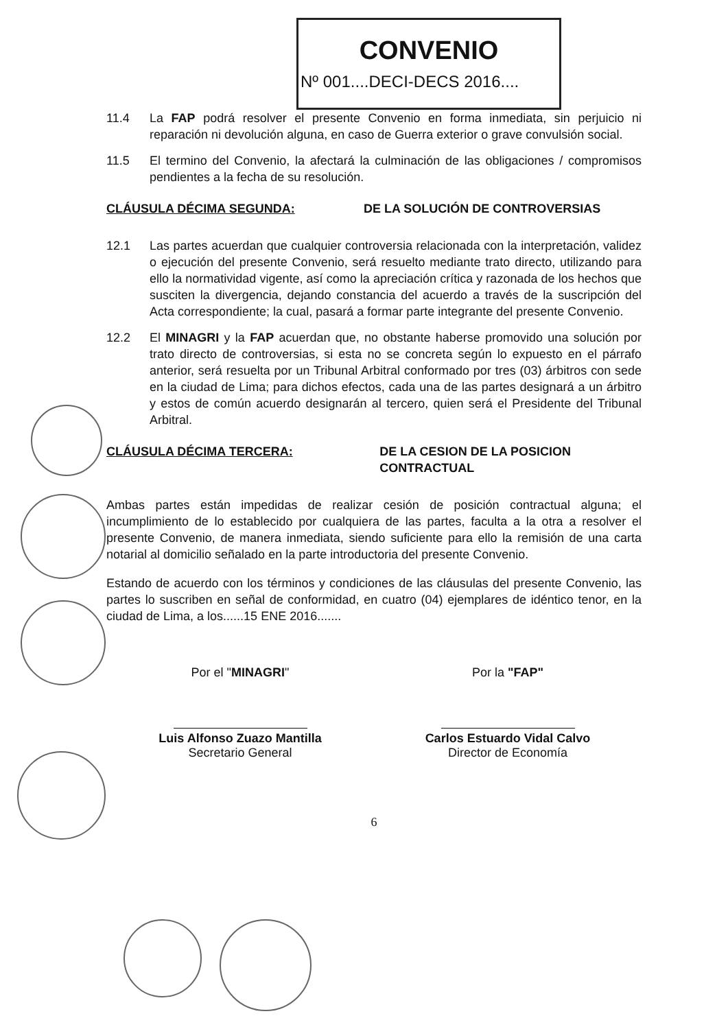CONVENIO
Nº 001....DECI-DECS 2016....
11.4 La FAP podrá resolver el presente Convenio en forma inmediata, sin perjuicio ni reparación ni devolución alguna, en caso de Guerra exterior o grave convulsión social.
11.5 El termino del Convenio, la afectará la culminación de las obligaciones / compromisos pendientes a la fecha de su resolución.
CLÁUSULA DÉCIMA SEGUNDA: DE LA SOLUCIÓN DE CONTROVERSIAS
12.1 Las partes acuerdan que cualquier controversia relacionada con la interpretación, validez o ejecución del presente Convenio, será resuelto mediante trato directo, utilizando para ello la normatividad vigente, así como la apreciación crítica y razonada de los hechos que susciten la divergencia, dejando constancia del acuerdo a través de la suscripción del Acta correspondiente; la cual, pasará a formar parte integrante del presente Convenio.
12.2 El MINAGRI y la FAP acuerdan que, no obstante haberse promovido una solución por trato directo de controversias, si esta no se concreta según lo expuesto en el párrafo anterior, será resuelta por un Tribunal Arbitral conformado por tres (03) árbitros con sede en la ciudad de Lima; para dichos efectos, cada una de las partes designará a un árbitro y estos de común acuerdo designarán al tercero, quien será el Presidente del Tribunal Arbitral.
CLÁUSULA DÉCIMA TERCERA: DE LA CESION DE LA POSICION CONTRACTUAL
Ambas partes están impedidas de realizar cesión de posición contractual alguna; el incumplimiento de lo establecido por cualquiera de las partes, faculta a la otra a resolver el presente Convenio, de manera inmediata, siendo suficiente para ello la remisión de una carta notarial al domicilio señalado en la parte introductoria del presente Convenio.
Estando de acuerdo con los términos y condiciones de las cláusulas del presente Convenio, las partes lo suscriben en señal de conformidad, en cuatro (04) ejemplares de idéntico tenor, en la ciudad de Lima, a los......15 ENE 2016.......
Por el "MINAGRI"
Luis Alfonso Zuazo Mantilla
Secretario General
Por la "FAP"
Carlos Estuardo Vidal Calvo
Director de Economía
6